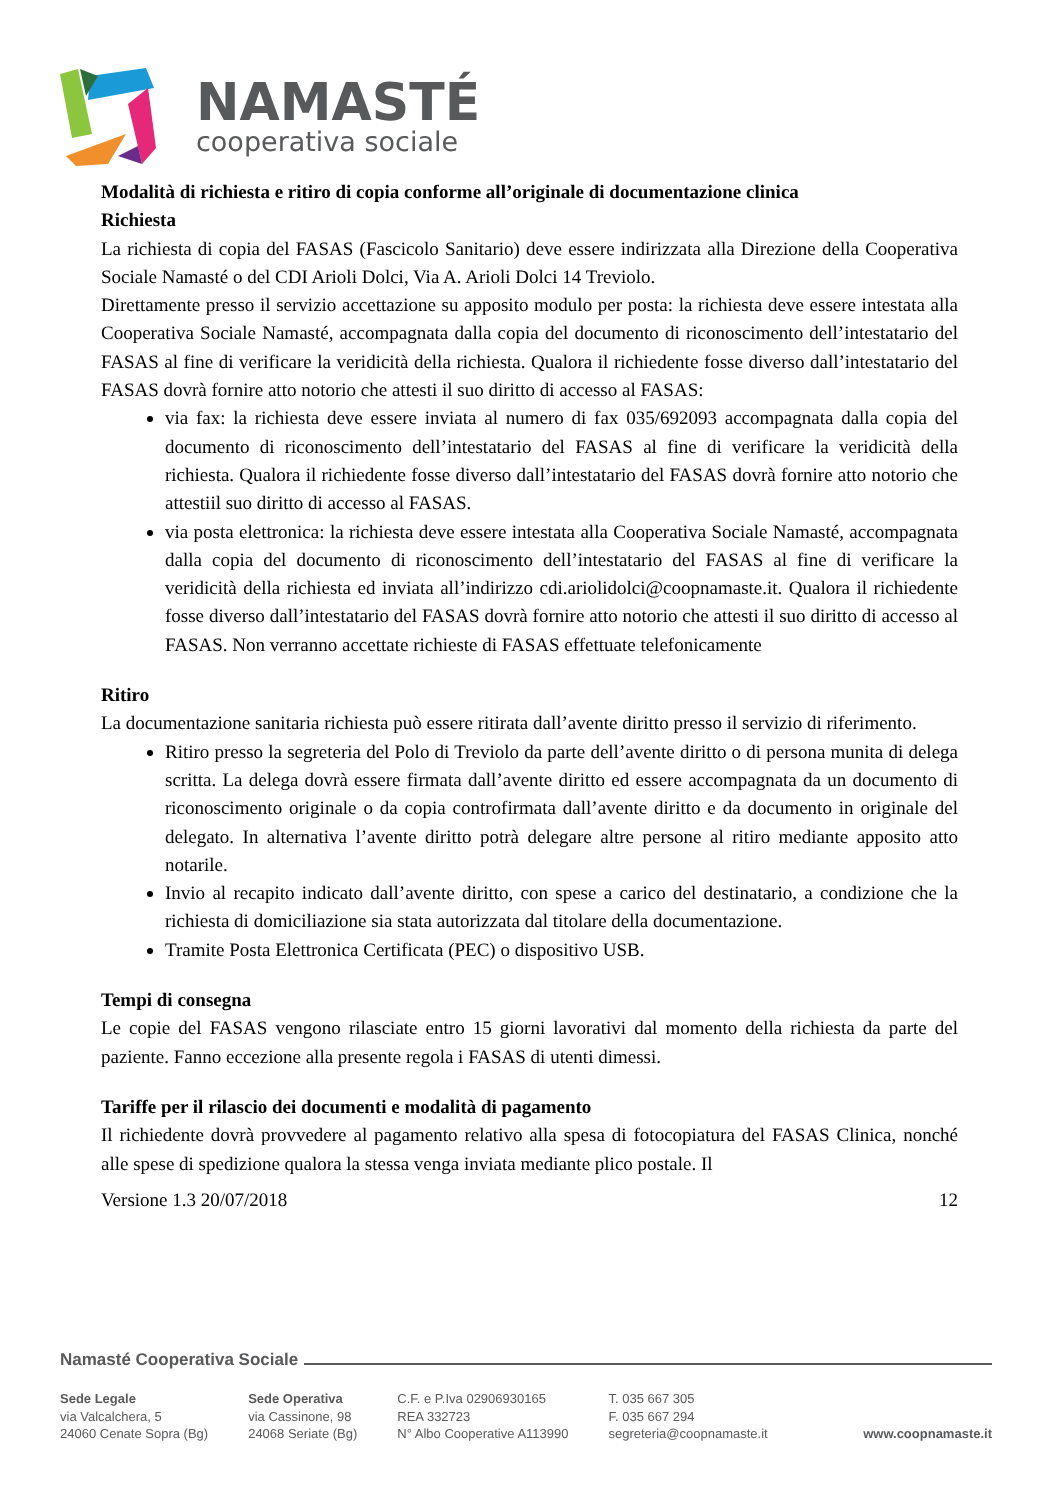NAMASTÉ
cooperativa sociale
Modalità di richiesta e ritiro di copia conforme all’originale di documentazione clinica
Richiesta
La richiesta di copia del FASAS (Fascicolo Sanitario) deve essere indirizzata alla Direzione della Cooperativa Sociale Namasté o del CDI Arioli Dolci, Via A. Arioli Dolci 14 Treviolo.
Direttamente presso il servizio accettazione su apposito modulo per posta: la richiesta deve essere intestata alla Cooperativa Sociale Namasté, accompagnata dalla copia del documento di riconoscimento dell’intestatario del FASAS al fine di verificare la veridicità della richiesta. Qualora il richiedente fosse diverso dall’intestatario del FASAS dovrà fornire atto notorio che attesti il suo diritto di accesso al FASAS:
via fax: la richiesta deve essere inviata al numero di fax 035/692093 accompagnata dalla copia del documento di riconoscimento dell’intestatario del FASAS al fine di verificare la veridicità della richiesta. Qualora il richiedente fosse diverso dall’intestatario del FASAS dovrà fornire atto notorio che attestiil suo diritto di accesso al FASAS.
via posta elettronica: la richiesta deve essere intestata alla Cooperativa Sociale Namasté, accompagnata dalla copia del documento di riconoscimento dell’intestatario del FASAS al fine di verificare la veridicità della richiesta ed inviata all’indirizzo cdi.ariolidolci@coopnamaste.it. Qualora il richiedente fosse diverso dall’intestatario del FASAS dovrà fornire atto notorio che attesti il suo diritto di accesso al FASAS. Non verranno accettate richieste di FASAS effettuate telefonicamente
Ritiro
La documentazione sanitaria richiesta può essere ritirata dall’avente diritto presso il servizio di riferimento.
Ritiro presso la segreteria del Polo di Treviolo da parte dell’avente diritto o di persona munita di delega scritta. La delega dovrà essere firmata dall’avente diritto ed essere accompagnata da un documento di riconoscimento originale o da copia controfirmata dall’avente diritto e da documento in originale del delegato. In alternativa l’avente diritto potrà delegare altre persone al ritiro mediante apposito atto notarile.
Invio al recapito indicato dall’avente diritto, con spese a carico del destinatario, a condizione che la richiesta di domiciliazione sia stata autorizzata dal titolare della documentazione.
Tramite Posta Elettronica Certificata (PEC) o dispositivo USB.
Tempi di consegna
Le copie del FASAS vengono rilasciate entro 15 giorni lavorativi dal momento della richiesta da parte del paziente. Fanno eccezione alla presente regola i FASAS di utenti dimessi.
Tariffe per il rilascio dei documenti e modalità di pagamento
Il richiedente dovrà provvedere al pagamento relativo alla spesa di fotocopiatura del FASAS Clinica, nonché alle spese di spedizione qualora la stessa venga inviata mediante plico postale. Il
Versione 1.3 20/07/2018 12
Namasté Cooperativa Sociale
Sede Legale
via Valcalchera, 5
24060 Cenate Sopra (Bg)
Sede Operativa
via Cassinone, 98
24068 Seriate (Bg)
C.F. e P.Iva 02906930165
REA 332723
N° Albo Cooperative A113990
T. 035 667 305
F. 035 667 294
segreteria@coopnamaste.it
www.coopnamaste.it